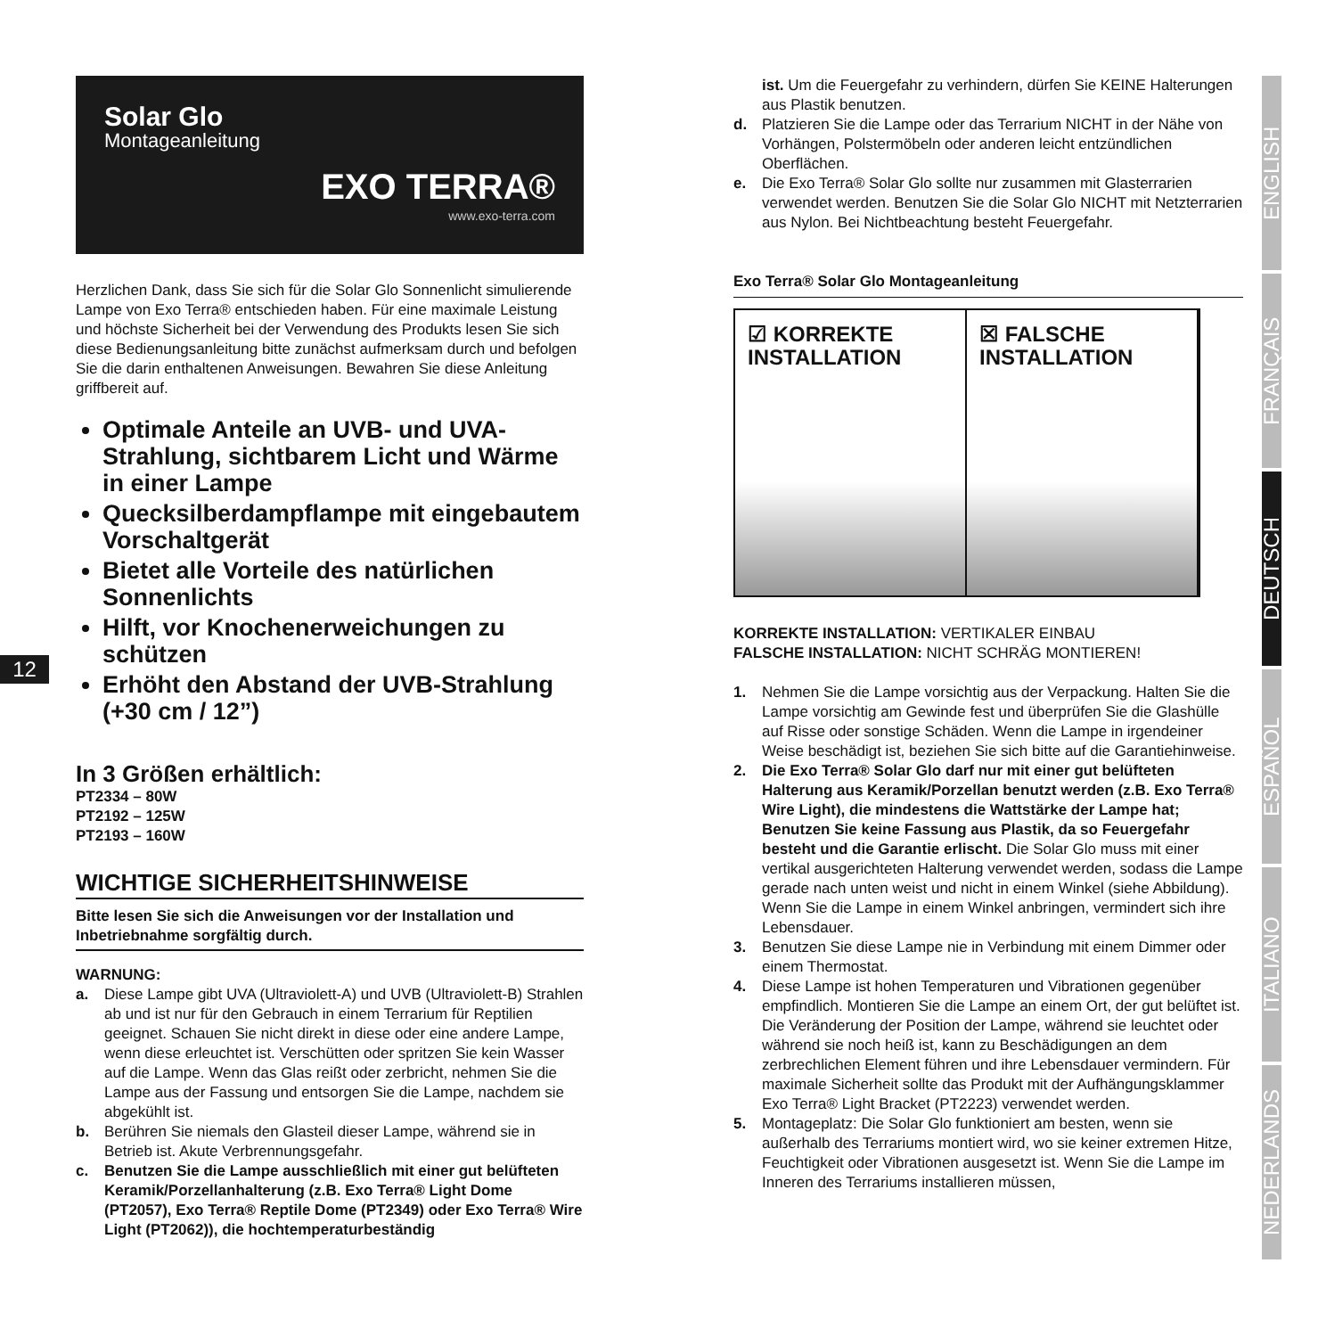Solar Glo
Montageanleitung
EXO TERRA®
www.exo-terra.com
Herzlichen Dank, dass Sie sich für die Solar Glo Sonnenlicht simulierende Lampe von Exo Terra® entschieden haben. Für eine maximale Leistung und höchste Sicherheit bei der Verwendung des Produkts lesen Sie sich diese Bedienungsanleitung bitte zunächst aufmerksam durch und befolgen Sie die darin enthaltenen Anweisungen. Bewahren Sie diese Anleitung griffbereit auf.
Optimale Anteile an UVB- und UVA-Strahlung, sichtbarem Licht und Wärme in einer Lampe
Quecksilberdampflampe mit eingebautem Vorschaltgerät
Bietet alle Vorteile des natürlichen Sonnenlichts
Hilft, vor Knochenerweichungen zu schützen
Erhöht den Abstand der UVB-Strahlung (+30 cm / 12”)
In 3 Größen erhältlich:
PT2334 – 80W
PT2192 – 125W
PT2193 – 160W
WICHTIGE SICHERHEITSHINWEISE
Bitte lesen Sie sich die Anweisungen vor der Installation und Inbetriebnahme sorgfältig durch.
WARNUNG:
a. Diese Lampe gibt UVA (Ultraviolett-A) und UVB (Ultraviolett-B) Strahlen ab und ist nur für den Gebrauch in einem Terrarium für Reptilien geeignet. Schauen Sie nicht direkt in diese oder eine andere Lampe, wenn diese erleuchtet ist. Verschütten oder spritzen Sie kein Wasser auf die Lampe. Wenn das Glas reißt oder zerbricht, nehmen Sie die Lampe aus der Fassung und entsorgen Sie die Lampe, nachdem sie abgekühlt ist.
b. Berühren Sie niemals den Glasteil dieser Lampe, während sie in Betrieb ist. Akute Verbrennungsgefahr.
c. Benutzen Sie die Lampe ausschließlich mit einer gut belüfteten Keramik/Porzellanhalterung (z.B. Exo Terra® Light Dome (PT2057), Exo Terra® Reptile Dome (PT2349) oder Exo Terra® Wire Light (PT2062)), die hochtemperaturbeständig
12
ist. Um die Feuergefahr zu verhindern, dürfen Sie KEINE Halterungen aus Plastik benutzen.
d. Platzieren Sie die Lampe oder das Terrarium NICHT in der Nähe von Vorhängen, Polstermöbeln oder anderen leicht entzündlichen Oberflächen.
e. Die Exo Terra® Solar Glo sollte nur zusammen mit Glasterrarien verwendet werden. Benutzen Sie die Solar Glo NICHT mit Netzterrarien aus Nylon. Bei Nichtbeachtung besteht Feuergefahr.
Exo Terra® Solar Glo Montageanleitung
☑ KORREKTE
INSTALLATION
☒ FALSCHE
INSTALLATION
KORREKTE INSTALLATION: VERTIKALER EINBAU
FALSCHE INSTALLATION: NICHT SCHRÄG MONTIEREN!
1. Nehmen Sie die Lampe vorsichtig aus der Verpackung. Halten Sie die Lampe vorsichtig am Gewinde fest und überprüfen Sie die Glashülle auf Risse oder sonstige Schäden. Wenn die Lampe in irgendeiner Weise beschädigt ist, beziehen Sie sich bitte auf die Garantiehinweise.
2. Die Exo Terra® Solar Glo darf nur mit einer gut belüfteten Halterung aus Keramik/Porzellan benutzt werden (z.B. Exo Terra® Wire Light), die mindestens die Wattstärke der Lampe hat; Benutzen Sie keine Fassung aus Plastik, da so Feuergefahr besteht und die Garantie erlischt. Die Solar Glo muss mit einer vertikal ausgerichteten Halterung verwendet werden, sodass die Lampe gerade nach unten weist und nicht in einem Winkel (siehe Abbildung). Wenn Sie die Lampe in einem Winkel anbringen, vermindert sich ihre Lebensdauer.
3. Benutzen Sie diese Lampe nie in Verbindung mit einem Dimmer oder einem Thermostat.
4. Diese Lampe ist hohen Temperaturen und Vibrationen gegenüber empfindlich. Montieren Sie die Lampe an einem Ort, der gut belüftet ist. Die Veränderung der Position der Lampe, während sie leuchtet oder während sie noch heiß ist, kann zu Beschädigungen an dem zerbrechlichen Element führen und ihre Lebensdauer vermindern. Für maximale Sicherheit sollte das Produkt mit der Aufhängungsklammer Exo Terra® Light Bracket (PT2223) verwendet werden.
5. Montageplatz: Die Solar Glo funktioniert am besten, wenn sie außerhalb des Terrariums montiert wird, wo sie keiner extremen Hitze, Feuchtigkeit oder Vibrationen ausgesetzt ist. Wenn Sie die Lampe im Inneren des Terrariums installieren müssen,
ENGLISH
FRANÇAIS
DEUTSCH
ESPAÑOL
ITALIANO
NEDERLANDS